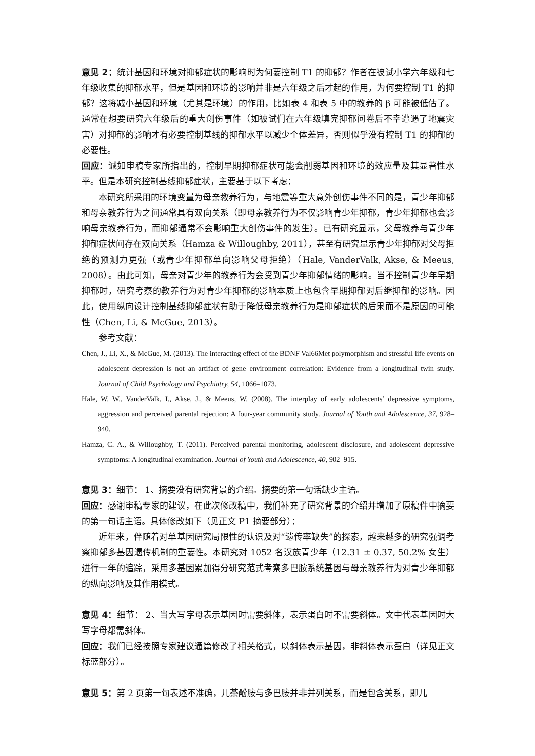意见 2：统计基因和环境对抑郁症状的影响时为何要控制 T1 的抑郁？作者在被试小学六年级和七年级收集的抑郁水平，但是基因和环境的影响并非是六年级之后才起的作用，为何要控制 T1 的抑郁？这将减小基因和环境（尤其是环境）的作用，比如表 4 和表 5 中的教养的 β 可能被低估了。通常在想要研究六年级后的重大创伤事件（如被试们在六年级填完抑郁问卷后不幸遭遇了地震灾害）对抑郁的影响才有必要控制基线的抑郁水平以减少个体差异，否则似乎没有控制 T1 的抑郁的必要性。
回应：诚如审稿专家所指出的，控制早期抑郁症状可能会削弱基因和环境的效应量及其显著性水平。但是本研究控制基线抑郁症状，主要基于以下考虑：
本研究所采用的环境变量为母亲教养行为，与地震等重大意外创伤事件不同的是，青少年抑郁和母亲教养行为之间通常具有双向关系（即母亲教养行为不仅影响青少年抑郁，青少年抑郁也会影响母亲教养行为，而抑郁通常不会影响重大创伤事件的发生）。已有研究显示，父母教养与青少年抑郁症状间存在双向关系（Hamza & Willoughby, 2011），甚至有研究显示青少年抑郁对父母拒绝的预测力更强（或青少年抑郁单向影响父母拒绝）（Hale, VanderValk, Akse, & Meeus, 2008）。由此可知，母亲对青少年的教养行为会受到青少年抑郁情绪的影响。当不控制青少年早期抑郁时，研究考察的教养行为对青少年抑郁的影响本质上也包含早期抑郁对后继抑郁的影响。因此，使用纵向设计控制基线抑郁症状有助于降低母亲教养行为是抑郁症状的后果而不是原因的可能性（Chen, Li, & McGue, 2013）。
参考文献：
Chen, J., Li, X., & McGue, M. (2013). The interacting effect of the BDNF Val66Met polymorphism and stressful life events on adolescent depression is not an artifact of gene–environment correlation: Evidence from a longitudinal twin study. Journal of Child Psychology and Psychiatry, 54, 1066–1073.
Hale, W. W., VanderValk, I., Akse, J., & Meeus, W. (2008). The interplay of early adolescents’ depressive symptoms, aggression and perceived parental rejection: A four-year community study. Journal of Youth and Adolescence, 37, 928–940.
Hamza, C. A., & Willoughby, T. (2011). Perceived parental monitoring, adolescent disclosure, and adolescent depressive symptoms: A longitudinal examination. Journal of Youth and Adolescence, 40, 902–915.
意见 3：细节： 1、摘要没有研究背景的介绍。摘要的第一句话缺少主语。
回应：感谢审稿专家的建议，在此次修改稿中，我们补充了研究背景的介绍并增加了原稿件中摘要的第一句话主语。具体修改如下（见正文 P1 摘要部分）：
近年来，伴随着对单基因研究局限性的认识及对“遗传率缺失”的探索，越来越多的研究强调考察抑郁多基因遗传机制的重要性。本研究对 1052 名汉族青少年（12.31 ± 0.37, 50.2% 女生）进行一年的追踪，采用多基因累加得分研究范式考察多巴胺系统基因与母亲教养行为对青少年抑郁的纵向影响及其作用模式。
意见 4：细节： 2、当大写字母表示基因时需要斜体，表示蛋白时不需要斜体。文中代表基因时大写字母都需斜体。
回应：我们已经按照专家建议通篇修改了相关格式，以斜体表示基因，非斜体表示蛋白（详见正文标蓝部分）。
意见 5：第 2 页第一句表述不准确，儿茶酚胺与多巴胺并非并列关系，而是包含关系，即儿